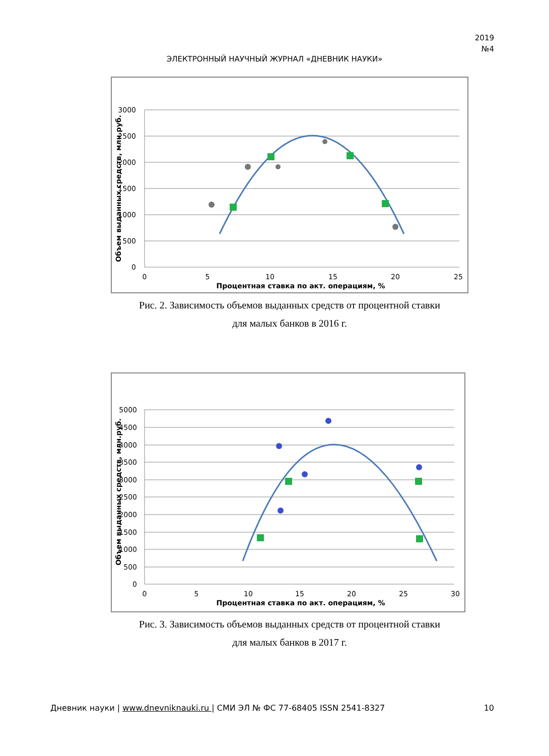2019
№4
ЭЛЕКТРОННЫЙ НАУЧНЫЙ ЖУРНАЛ «ДНЕВНИК НАУКИ»
3000
2500
2000
1500
1000
500
0
0
5
10
15
20
25
Процентная ставка по акт. операциям, %
Объем выданных средств, млн.руб.
Рис. 2. Зависимость объемов выданных средств от процентной ставки
для малых банков в 2016 г.
5000
4500
4000
3500
3000
2500
2000
1500
1000
500
0
0
5
10
15
20
25
30
Процентная ставка по акт. операциям, %
Объем выданных средств, млн.руб.
Рис. 3. Зависимость объемов выданных средств от процентной ставки
для малых банков в 2017 г.
Дневник науки | www.dnevniknauki.ru | СМИ ЭЛ № ФС 77-68405 ISSN 2541-8327 10